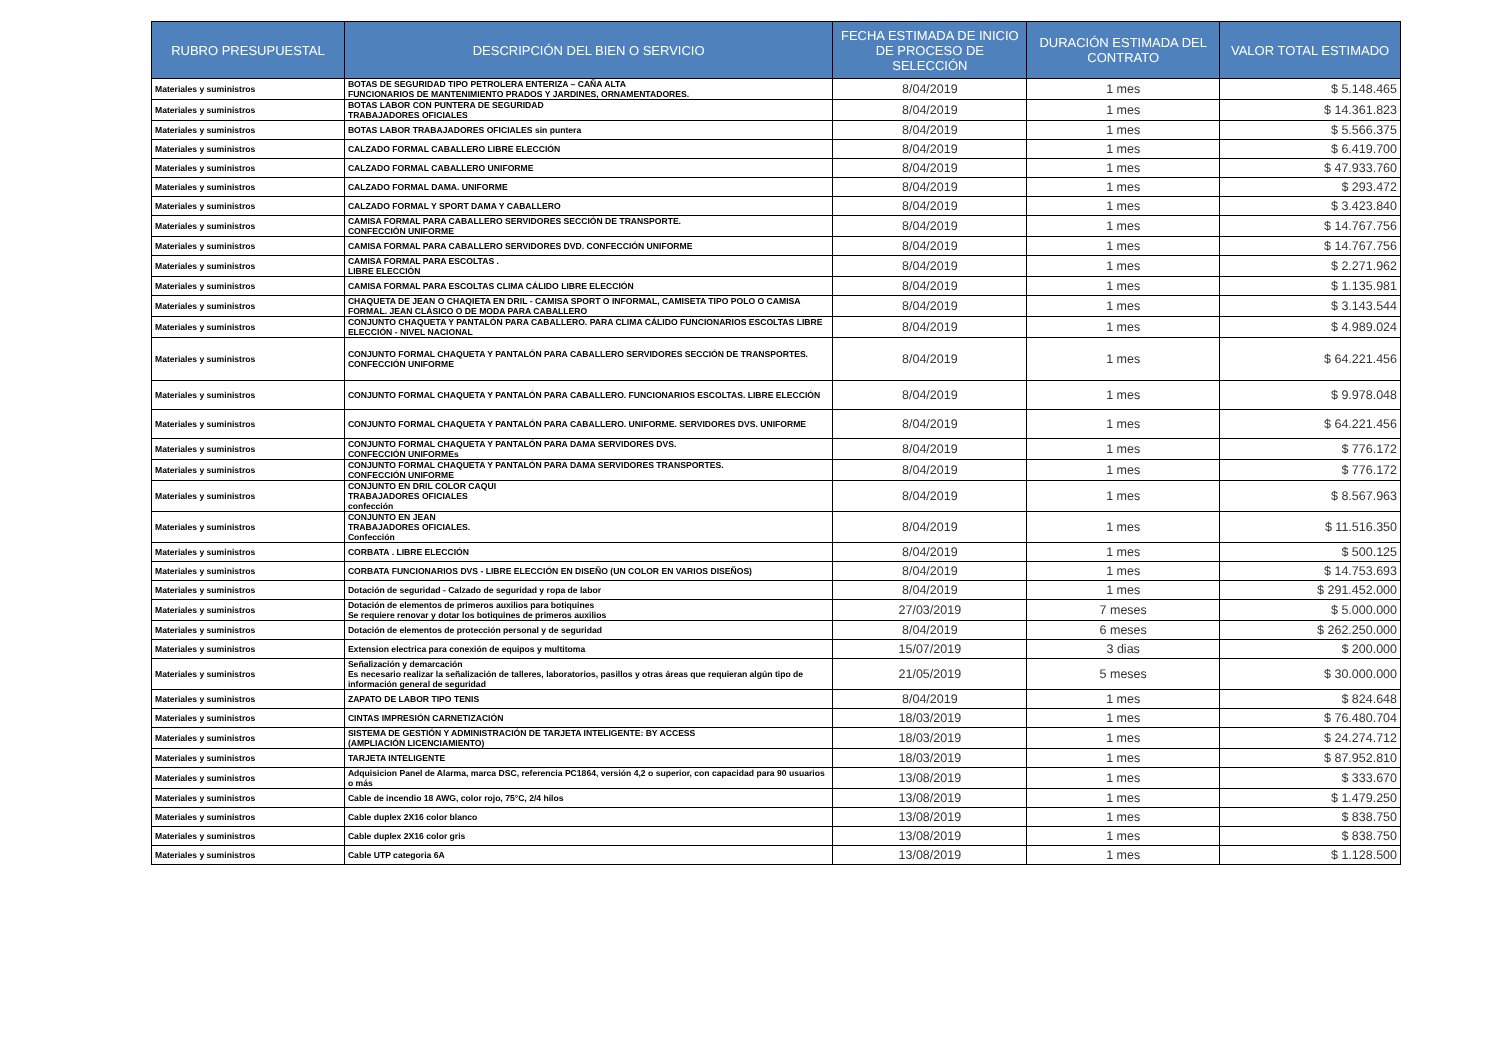| RUBRO PRESUPUESTAL | DESCRIPCIÓN DEL BIEN O SERVICIO | FECHA ESTIMADA DE INICIO DE PROCESO DE SELECCIÓN | DURACIÓN ESTIMADA DEL CONTRATO | VALOR TOTAL ESTIMADO |
| --- | --- | --- | --- | --- |
| Materiales y suministros | BOTAS DE SEGURIDAD TIPO PETROLERA ENTERIZA – CAÑA ALTA FUNCIONARIOS DE MANTENIMIENTO PRADOS Y JARDINES, ORNAMENTADORES. | 8/04/2019 | 1 mes | $ 5.148.465 |
| Materiales y suministros | BOTAS LABOR CON PUNTERA DE SEGURIDAD TRABAJADORES OFICIALES | 8/04/2019 | 1 mes | $ 14.361.823 |
| Materiales y suministros | BOTAS LABOR TRABAJADORES OFICIALES sin puntera | 8/04/2019 | 1 mes | $ 5.566.375 |
| Materiales y suministros | CALZADO FORMAL CABALLERO LIBRE ELECCIÓN | 8/04/2019 | 1 mes | $ 6.419.700 |
| Materiales y suministros | CALZADO FORMAL CABALLERO UNIFORME | 8/04/2019 | 1 mes | $ 47.933.760 |
| Materiales y suministros | CALZADO FORMAL DAMA. UNIFORME | 8/04/2019 | 1 mes | $ 293.472 |
| Materiales y suministros | CALZADO FORMAL Y SPORT DAMA Y CABALLERO | 8/04/2019 | 1 mes | $ 3.423.840 |
| Materiales y suministros | CAMISA FORMAL PARA CABALLERO SERVIDORES SECCIÓN DE TRANSPORTE. CONFECCIÓN UNIFORME | 8/04/2019 | 1 mes | $ 14.767.756 |
| Materiales y suministros | CAMISA FORMAL PARA CABALLERO SERVIDORES DVD. CONFECCIÓN UNIFORME | 8/04/2019 | 1 mes | $ 14.767.756 |
| Materiales y suministros | CAMISA FORMAL PARA ESCOLTAS . LIBRE ELECCIÓN | 8/04/2019 | 1 mes | $ 2.271.962 |
| Materiales y suministros | CAMISA FORMAL PARA ESCOLTAS CLIMA CÁLIDO LIBRE ELECCIÓN | 8/04/2019 | 1 mes | $ 1.135.981 |
| Materiales y suministros | CHAQUETA DE JEAN O CHAQIETA EN DRIL - CAMISA SPORT O INFORMAL, CAMISETA TIPO POLO O CAMISA FORMAL. JEAN CLÁSICO O DE MODA PARA CABALLERO | 8/04/2019 | 1 mes | $ 3.143.544 |
| Materiales y suministros | CONJUNTO CHAQUETA Y PANTALÓN PARA CABALLERO. PARA CLIMA CÁLIDO FUNCIONARIOS ESCOLTAS LIBRE ELECCIÓN - NIVEL NACIONAL | 8/04/2019 | 1 mes | $ 4.989.024 |
| Materiales y suministros | CONJUNTO FORMAL CHAQUETA Y PANTALÓN PARA CABALLERO SERVIDORES SECCIÓN DE TRANSPORTES. CONFECCIÓN UNIFORME | 8/04/2019 | 1 mes | $ 64.221.456 |
| Materiales y suministros | CONJUNTO FORMAL CHAQUETA Y PANTALÓN PARA CABALLERO. FUNCIONARIOS ESCOLTAS. LIBRE ELECCIÓN | 8/04/2019 | 1 mes | $ 9.978.048 |
| Materiales y suministros | CONJUNTO FORMAL CHAQUETA Y PANTALÓN PARA CABALLERO. UNIFORME. SERVIDORES DVS. UNIFORME | 8/04/2019 | 1 mes | $ 64.221.456 |
| Materiales y suministros | CONJUNTO FORMAL CHAQUETA Y PANTALÓN PARA DAMA SERVIDORES DVS. CONFECCIÓN UNIFORMEs | 8/04/2019 | 1 mes | $ 776.172 |
| Materiales y suministros | CONJUNTO FORMAL CHAQUETA Y PANTALÓN PARA DAMA SERVIDORES TRANSPORTES. CONFECCIÓN UNIFORME | 8/04/2019 | 1 mes | $ 776.172 |
| Materiales y suministros | CONJUNTO EN DRIL COLOR CAQUI TRABAJADORES OFICIALES confección | 8/04/2019 | 1 mes | $ 8.567.963 |
| Materiales y suministros | CONJUNTO EN JEAN TRABAJADORES OFICIALES. Confección | 8/04/2019 | 1 mes | $ 11.516.350 |
| Materiales y suministros | CORBATA . LIBRE ELECCIÓN | 8/04/2019 | 1 mes | $ 500.125 |
| Materiales y suministros | CORBATA FUNCIONARIOS DVS - LIBRE ELECCIÓN EN DISEÑO (UN COLOR EN VARIOS DISEÑOS) | 8/04/2019 | 1 mes | $ 14.753.693 |
| Materiales y suministros | Dotación de seguridad - Calzado de seguridad y ropa de labor | 8/04/2019 | 1 mes | $ 291.452.000 |
| Materiales y suministros | Dotación de elementos de primeros auxilios para botiquines Se requiere renovar y dotar los botiquines de primeros auxilios | 27/03/2019 | 7 meses | $ 5.000.000 |
| Materiales y suministros | Dotación de elementos de protección personal y de seguridad | 8/04/2019 | 6 meses | $ 262.250.000 |
| Materiales y suministros | Extension electrica para conexión de equipos y multitoma | 15/07/2019 | 3 dias | $ 200.000 |
| Materiales y suministros | Señalización y demarcación Es necesario realizar la señalización de talleres, laboratorios, pasillos y otras áreas que requieran algún tipo de información general de seguridad | 21/05/2019 | 5 meses | $ 30.000.000 |
| Materiales y suministros | ZAPATO DE LABOR TIPO TENIS | 8/04/2019 | 1 mes | $ 824.648 |
| Materiales y suministros | CINTAS IMPRESIÓN CARNETIZACIÓN | 18/03/2019 | 1 mes | $ 76.480.704 |
| Materiales y suministros | SISTEMA DE GESTIÓN Y ADMINISTRACIÓN DE TARJETA INTELIGENTE: BY ACCESS (AMPLIACIÓN LICENCIAMIENTO) | 18/03/2019 | 1 mes | $ 24.274.712 |
| Materiales y suministros | TARJETA INTELIGENTE | 18/03/2019 | 1 mes | $ 87.952.810 |
| Materiales y suministros | Adquisicion Panel de Alarma, marca DSC, referencia PC1864, versión 4,2 o superior, con capacidad para 90 usuarios o más | 13/08/2019 | 1 mes | $ 333.670 |
| Materiales y suministros | Cable de incendio 18 AWG, color rojo, 75°C, 2/4 hilos | 13/08/2019 | 1 mes | $ 1.479.250 |
| Materiales y suministros | Cable duplex 2X16 color blanco | 13/08/2019 | 1 mes | $ 838.750 |
| Materiales y suministros | Cable duplex 2X16 color gris | 13/08/2019 | 1 mes | $ 838.750 |
| Materiales y suministros | Cable UTP categoria 6A | 13/08/2019 | 1 mes | $ 1.128.500 |